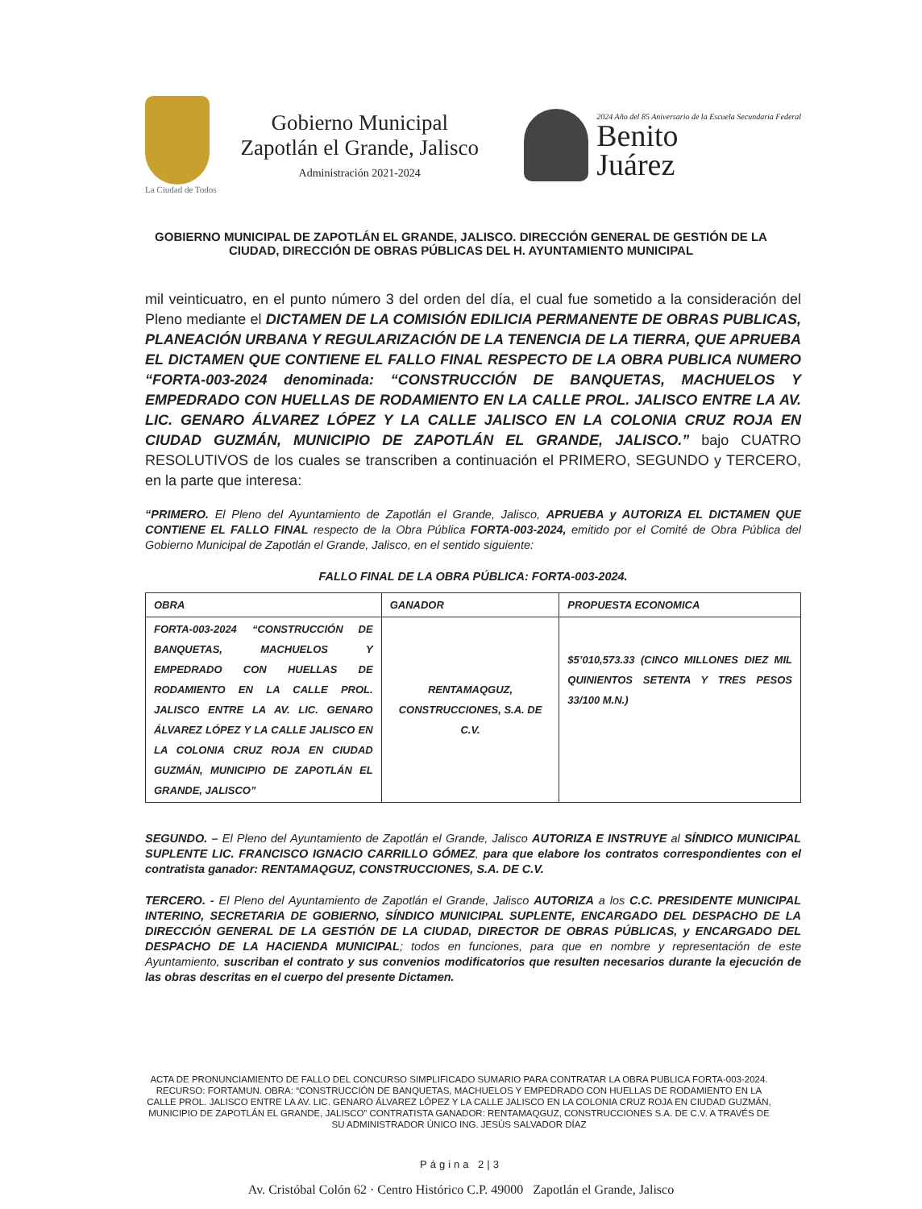La Ciudad de Todos
Gobierno Municipal
Zapotlán el Grande, Jalisco
Administración 2021-2024
2024 Año del 85 Aniversario de la Escuela Secundaria Federal
Benito
Juárez
GOBIERNO MUNICIPAL DE ZAPOTLÁN EL GRANDE, JALISCO. DIRECCIÓN GENERAL DE GESTIÓN DE LA CIUDAD, DIRECCIÓN DE OBRAS PÚBLICAS DEL H. AYUNTAMIENTO MUNICIPAL
mil veinticuatro, en el punto número 3 del orden del día, el cual fue sometido a la consideración del Pleno mediante el DICTAMEN DE LA COMISIÓN EDILICIA PERMANENTE DE OBRAS PUBLICAS, PLANEACIÓN URBANA Y REGULARIZACIÓN DE LA TENENCIA DE LA TIERRA, QUE APRUEBA EL DICTAMEN QUE CONTIENE EL FALLO FINAL RESPECTO DE LA OBRA PUBLICA NUMERO “FORTA-003-2024 denominada: “CONSTRUCCIÓN DE BANQUETAS, MACHUELOS Y EMPEDRADO CON HUELLAS DE RODAMIENTO EN LA CALLE PROL. JALISCO ENTRE LA AV. LIC. GENARO ÁLVAREZ LÓPEZ Y LA CALLE JALISCO EN LA COLONIA CRUZ ROJA EN CIUDAD GUZMÁN, MUNICIPIO DE ZAPOTLÁN EL GRANDE, JALISCO.” bajo CUATRO RESOLUTIVOS de los cuales se transcriben a continuación el PRIMERO, SEGUNDO y TERCERO, en la parte que interesa:
“PRIMERO. El Pleno del Ayuntamiento de Zapotlán el Grande, Jalisco, APRUEBA y AUTORIZA EL DICTAMEN QUE CONTIENE EL FALLO FINAL respecto de la Obra Pública FORTA-003-2024, emitido por el Comité de Obra Pública del Gobierno Municipal de Zapotlán el Grande, Jalisco, en el sentido siguiente:
FALLO FINAL DE LA OBRA PÚBLICA: FORTA-003-2024.
| OBRA | GANADOR | PROPUESTA ECONOMICA |
| --- | --- | --- |
| FORTA-003-2024 “CONSTRUCCIÓN DE BANQUETAS, MACHUELOS Y EMPEDRADO CON HUELLAS DE RODAMIENTO EN LA CALLE PROL. JALISCO ENTRE LA AV. LIC. GENARO ÁLVAREZ LÓPEZ Y LA CALLE JALISCO EN LA COLONIA CRUZ ROJA EN CIUDAD GUZMÁN, MUNICIPIO DE ZAPOTLÁN EL GRANDE, JALISCO” | RENTAMAQGUZ, CONSTRUCCIONES, S.A. DE C.V. | $5’010,573.33 (CINCO MILLONES DIEZ MIL QUINIENTOS SETENTA Y TRES PESOS 33/100 M.N.) |
SEGUNDO. – El Pleno del Ayuntamiento de Zapotlán el Grande, Jalisco AUTORIZA E INSTRUYE al SÍNDICO MUNICIPAL SUPLENTE LIC. FRANCISCO IGNACIO CARRILLO GÓMEZ, para que elabore los contratos correspondientes con el contratista ganador: RENTAMAQGUZ, CONSTRUCCIONES, S.A. DE C.V.
TERCERO. - El Pleno del Ayuntamiento de Zapotlán el Grande, Jalisco AUTORIZA a los C.C. PRESIDENTE MUNICIPAL INTERINO, SECRETARIA DE GOBIERNO, SÍNDICO MUNICIPAL SUPLENTE, ENCARGADO DEL DESPACHO DE LA DIRECCIÓN GENERAL DE LA GESTIÓN DE LA CIUDAD, DIRECTOR DE OBRAS PÚBLICAS, y ENCARGADO DEL DESPACHO DE LA HACIENDA MUNICIPAL; todos en funciones, para que en nombre y representación de este Ayuntamiento, suscriban el contrato y sus convenios modificatorios que resulten necesarios durante la ejecución de las obras descritas en el cuerpo del presente Dictamen.
ACTA DE PRONUNCIAMIENTO DE FALLO DEL CONCURSO SIMPLIFICADO SUMARIO PARA CONTRATAR LA OBRA PUBLICA FORTA-003-2024. RECURSO: FORTAMUN. OBRA: “CONSTRUCCIÓN DE BANQUETAS, MACHUELOS Y EMPEDRADO CON HUELLAS DE RODAMIENTO EN LA CALLE PROL. JALISCO ENTRE LA AV. LIC. GENARO ÁLVAREZ LÓPEZ Y LA CALLE JALISCO EN LA COLONIA CRUZ ROJA EN CIUDAD GUZMÁN, MUNICIPIO DE ZAPOTLÁN EL GRANDE, JALISCO” CONTRATISTA GANADOR: RENTAMAQGUZ, CONSTRUCCIONES S.A. DE C.V. A TRAVÉS DE SU ADMINISTRADOR ÚNICO ING. JESÚS SALVADOR DÍAZ
Página 2|3
Av. Cristóbal Colón 62 · Centro Histórico C.P. 49000 Zapotlán el Grande, Jalisco